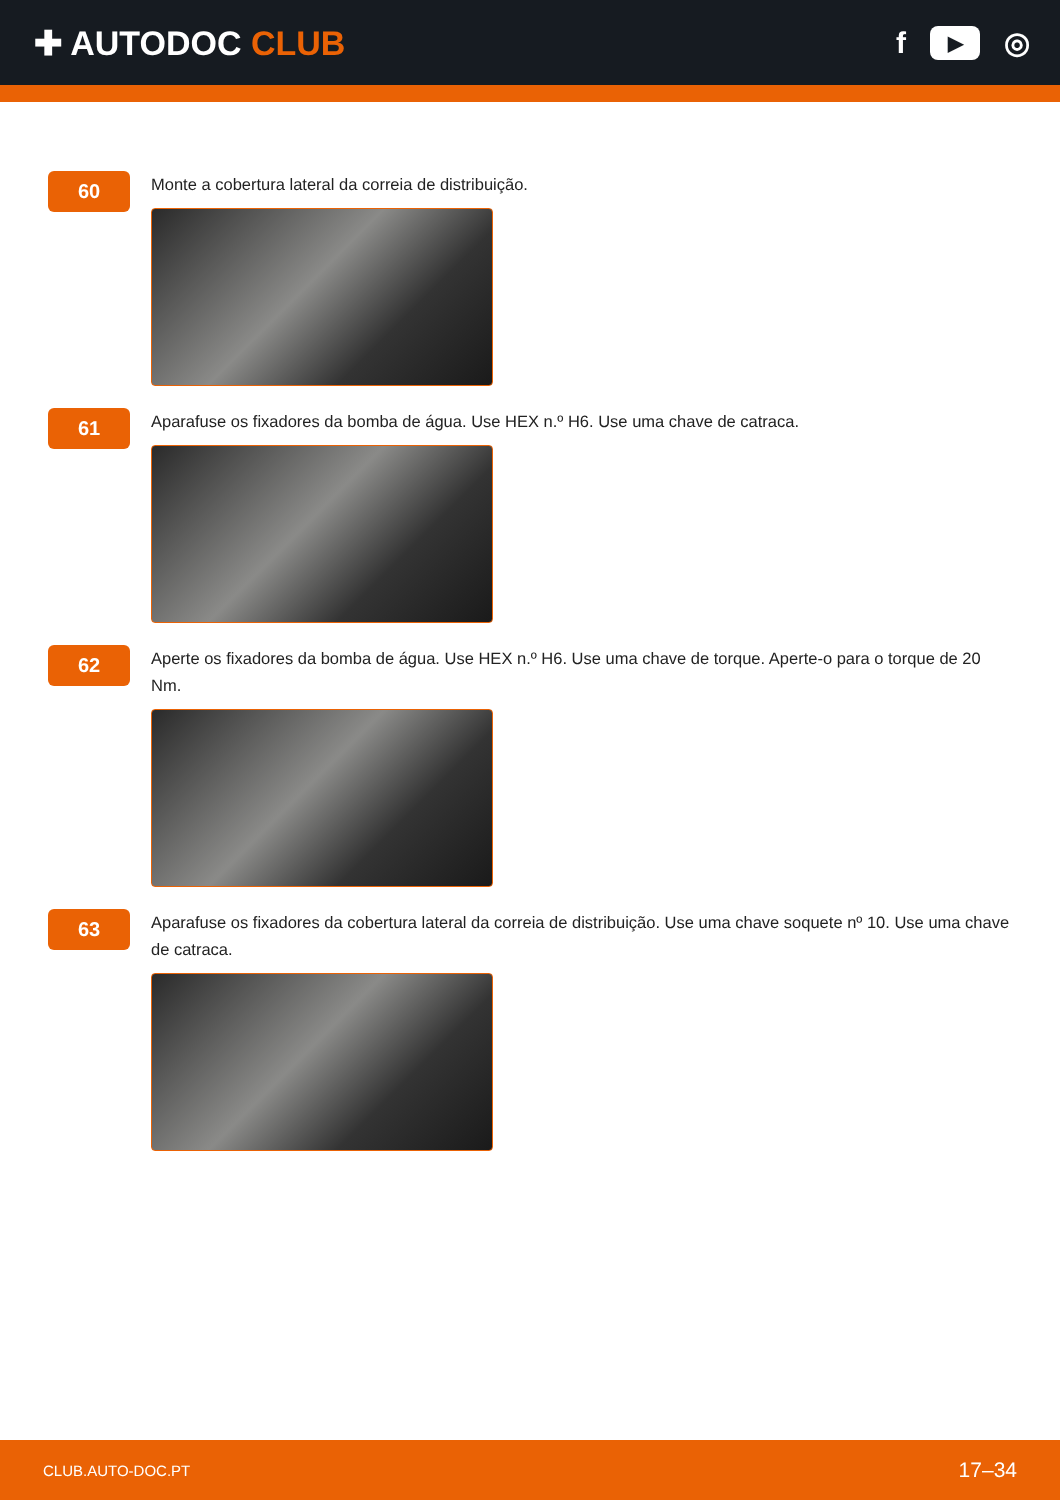✚ AUTODOC CLUB f ▶ ◎
60
Monte a cobertura lateral da correia de distribuição.
61
Aparafuse os fixadores da bomba de água. Use HEX n.º H6. Use uma chave de catraca.
62
Aperte os fixadores da bomba de água. Use HEX n.º H6. Use uma chave de torque. Aperte-o para o torque de 20 Nm.
63
Aparafuse os fixadores da cobertura lateral da correia de distribuição. Use uma chave soquete nº 10. Use uma chave de catraca.
CLUB.AUTO-DOC.PT 17–34